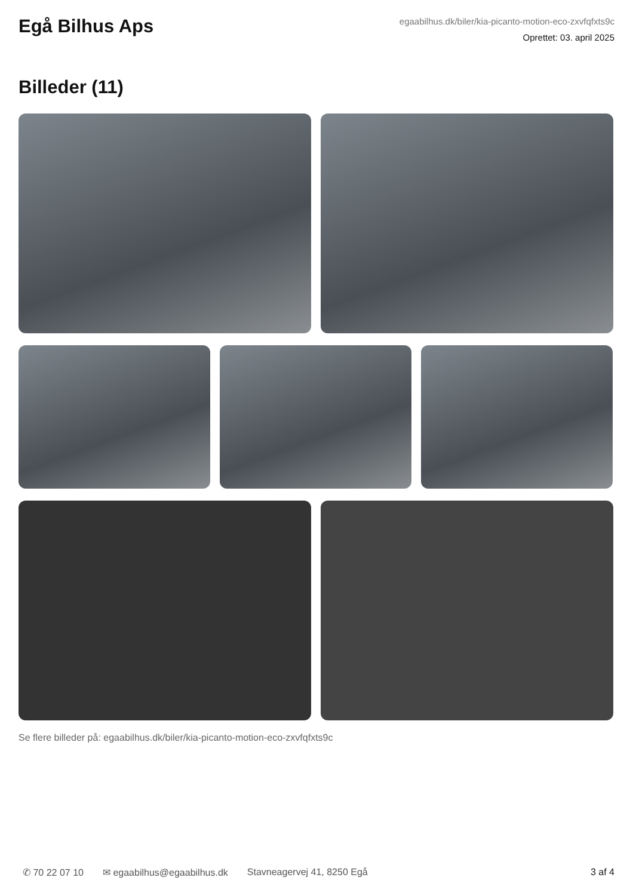Egå Bilhus Aps
egaabilhus.dk/biler/kia-picanto-motion-eco-zxvfqfxts9c
Oprettet: 03. april 2025
Billeder (11)
Se flere billeder på: egaabilhus.dk/biler/kia-picanto-motion-eco-zxvfqfxts9c
✆ 70 22 07 10 ✉ egaabilhus@egaabilhus.dk Stavneagervej 41, 8250 Egå 3 af 4